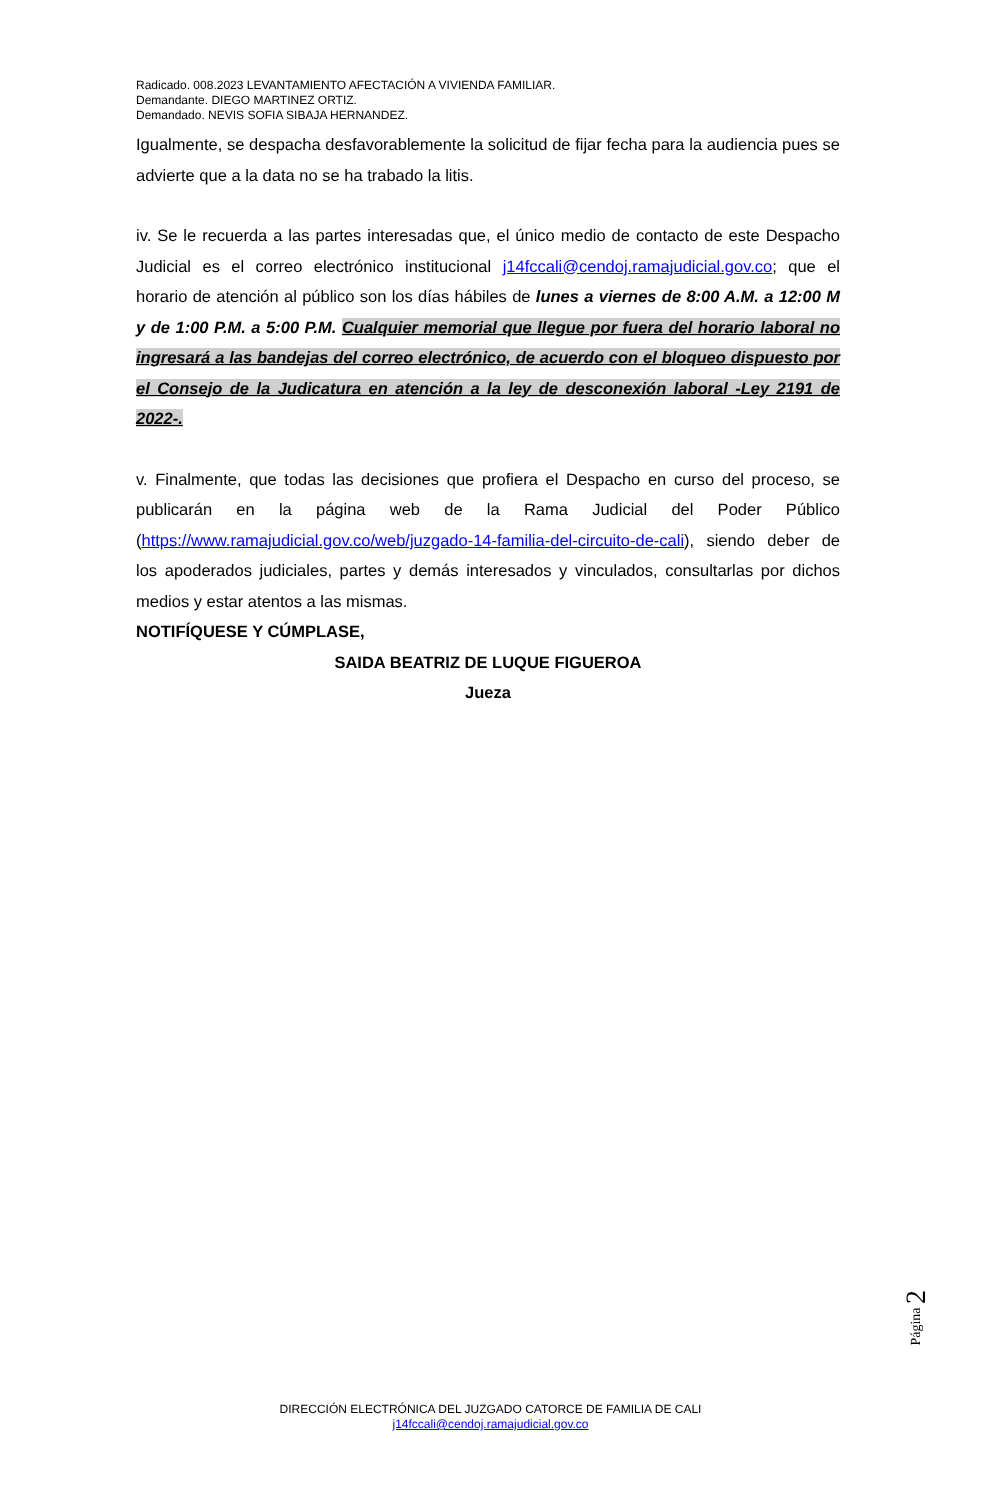Radicado. 008.2023 LEVANTAMIENTO AFECTACIÓN A VIVIENDA FAMILIAR.
Demandante. DIEGO MARTINEZ ORTIZ.
Demandado. NEVIS SOFIA SIBAJA HERNANDEZ.
Igualmente, se despacha desfavorablemente la solicitud de fijar fecha para la audiencia pues se advierte que a la data no se ha trabado la litis.
iv. Se le recuerda a las partes interesadas que, el único medio de contacto de este Despacho Judicial es el correo electrónico institucional j14fccali@cendoj.ramajudicial.gov.co; que el horario de atención al público son los días hábiles de lunes a viernes de 8:00 A.M. a 12:00 M y de 1:00 P.M. a 5:00 P.M. Cualquier memorial que llegue por fuera del horario laboral no ingresará a las bandejas del correo electrónico, de acuerdo con el bloqueo dispuesto por el Consejo de la Judicatura en atención a la ley de desconexión laboral -Ley 2191 de 2022-.
v. Finalmente, que todas las decisiones que profiera el Despacho en curso del proceso, se publicarán en la página web de la Rama Judicial del Poder Público (https://www.ramajudicial.gov.co/web/juzgado-14-familia-del-circuito-de-cali), siendo deber de los apoderados judiciales, partes y demás interesados y vinculados, consultarlas por dichos medios y estar atentos a las mismas.
NOTIFÍQUESE Y CÚMPLASE,
SAIDA BEATRIZ DE LUQUE FIGUEROA
Jueza
Página 2
DIRECCIÓN ELECTRÓNICA DEL JUZGADO CATORCE DE FAMILIA DE CALI
j14fccali@cendoj.ramajudicial.gov.co